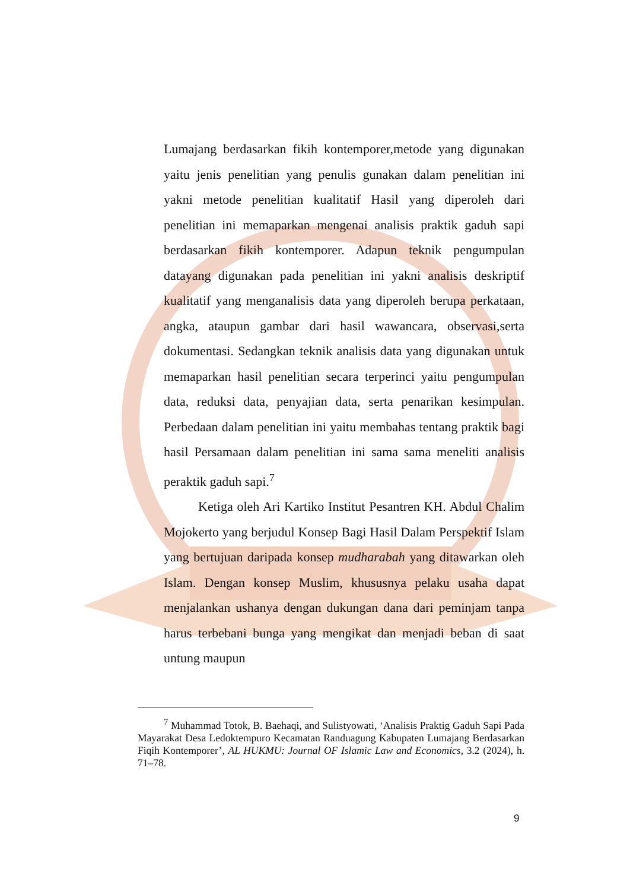Lumajang berdasarkan fikih kontemporer,metode yang digunakan yaitu jenis penelitian yang penulis gunakan dalam penelitian ini yakni metode penelitian kualitatif Hasil yang diperoleh dari penelitian ini memaparkan mengenai analisis praktik gaduh sapi berdasarkan fikih kontemporer. Adapun teknik pengumpulan datayang digunakan pada penelitian ini yakni analisis deskriptif kualitatif yang menganalisis data yang diperoleh berupa perkataan, angka, ataupun gambar dari hasil wawancara, observasi,serta dokumentasi. Sedangkan teknik analisis data yang digunakan untuk memaparkan hasil penelitian secara terperinci yaitu pengumpulan data, reduksi data, penyajian data, serta penarikan kesimpulan. Perbedaan dalam penelitian ini yaitu membahas tentang praktik bagi hasil Persamaan dalam penelitian ini sama sama meneliti analisis peraktik gaduh sapi.<sup>7</sup>
Ketiga oleh Ari Kartiko Institut Pesantren KH. Abdul Chalim Mojokerto yang berjudul Konsep Bagi Hasil Dalam Perspektif Islam yang bertujuan daripada konsep mudharabah yang ditawarkan oleh Islam. Dengan konsep Muslim, khususnya pelaku usaha dapat menjalankan ushanya dengan dukungan dana dari peminjam tanpa harus terbebani bunga yang mengikat dan menjadi beban di saat untung maupun
<sup>7</sup> Muhammad Totok, B. Baehaqi, and Sulistyowati, ‘Analisis Praktig Gaduh Sapi Pada Mayarakat Desa Ledoktempuro Kecamatan Randuagung Kabupaten Lumajang Berdasarkan Fiqih Kontemporer’, AL HUKMU: Journal OF Islamic Law and Economics, 3.2 (2024), h. 71–78.
9